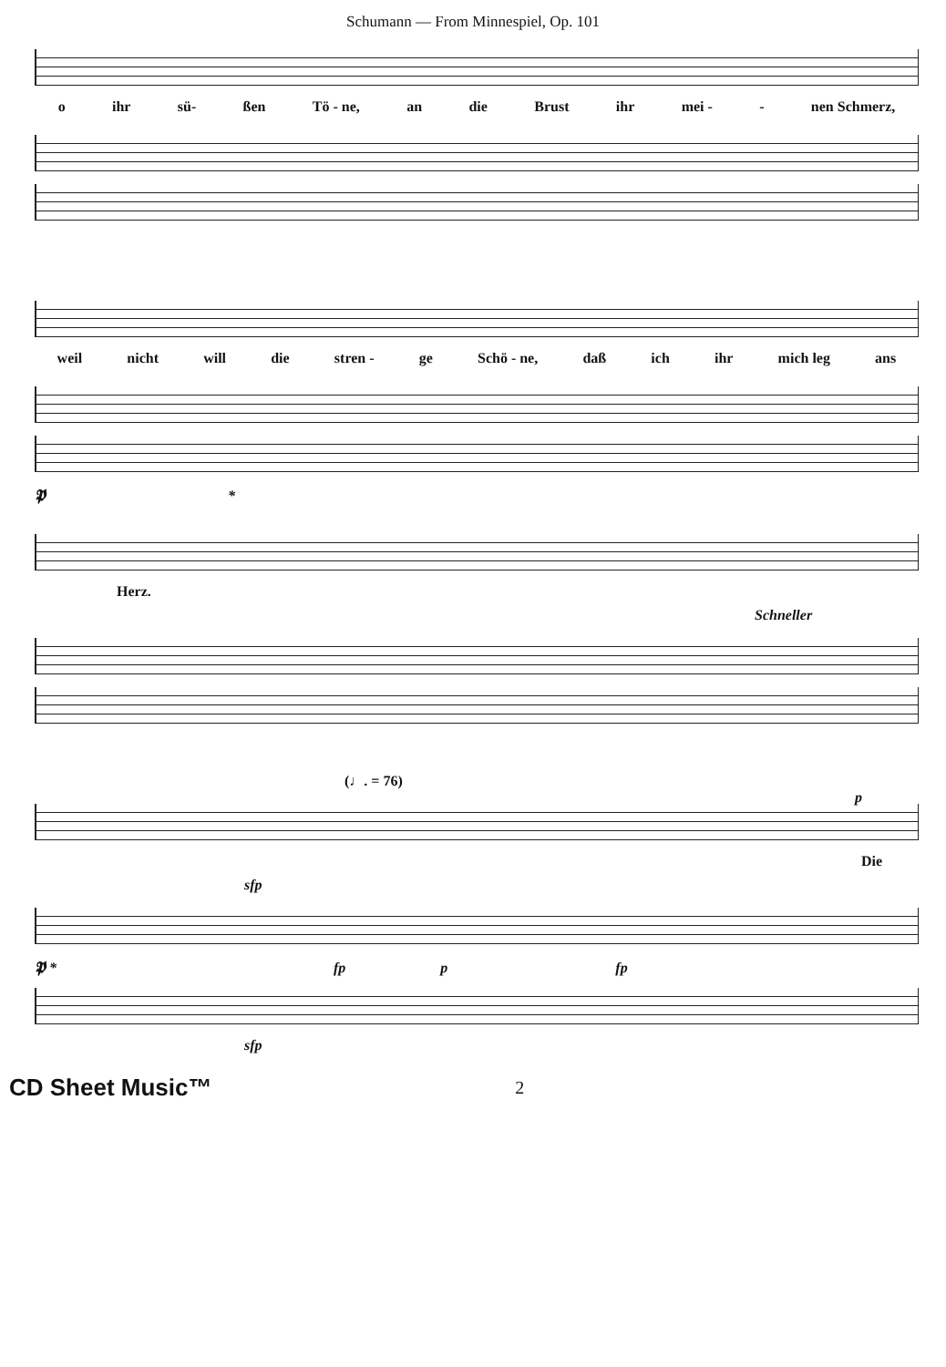Schumann — From Minnespiel, Op. 101
o ihr sü- ßen Tö - ne, an die Brust ihr mei - - nen Schmerz,
weil nicht will die stren - ge Schö - ne, daß ich ihr mich leg ans
𝕻 *
Herz.
Schneller
(♩. = 76) p
Die
sfp
𝕻 * fp p fp
sfp
CD Sheet Music™ 2